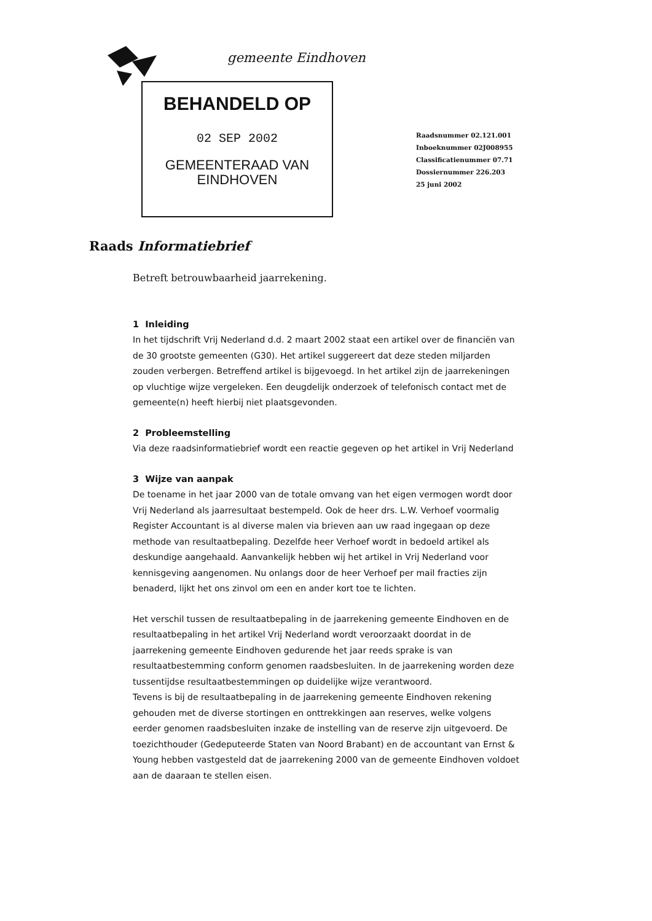gemeente Eindhoven
BEHANDELD OP
02 SEP 2002
GEMEENTERAAD VAN
EINDHOVEN
Raadsnummer 02.121.001
Inboeknummer 02J008955
Classificatienummer 07.71
Dossiernummer 226.203
25 juni 2002
Raads Informatiebrief
Betreft betrouwbaarheid jaarrekening.
1 Inleiding
In het tijdschrift Vrij Nederland d.d. 2 maart 2002 staat een artikel over de financiën van de 30 grootste gemeenten (G30). Het artikel suggereert dat deze steden miljarden zouden verbergen. Betreffend artikel is bijgevoegd. In het artikel zijn de jaarrekeningen op vluchtige wijze vergeleken. Een deugdelijk onderzoek of telefonisch contact met de gemeente(n) heeft hierbij niet plaatsgevonden.
2 Probleemstelling
Via deze raadsinformatiebrief wordt een reactie gegeven op het artikel in Vrij Nederland
3 Wijze van aanpak
De toename in het jaar 2000 van de totale omvang van het eigen vermogen wordt door Vrij Nederland als jaarresultaat bestempeld. Ook de heer drs. L.W. Verhoef voormalig Register Accountant is al diverse malen via brieven aan uw raad ingegaan op deze methode van resultaatbepaling. Dezelfde heer Verhoef wordt in bedoeld artikel als deskundige aangehaald. Aanvankelijk hebben wij het artikel in Vrij Nederland voor kennisgeving aangenomen. Nu onlangs door de heer Verhoef per mail fracties zijn benaderd, lijkt het ons zinvol om een en ander kort toe te lichten.
Het verschil tussen de resultaatbepaling in de jaarrekening gemeente Eindhoven en de resultaatbepaling in het artikel Vrij Nederland wordt veroorzaakt doordat in de jaarrekening gemeente Eindhoven gedurende het jaar reeds sprake is van resultaatbestemming conform genomen raadsbesluiten. In de jaarrekening worden deze tussentijdse resultaatbestemmingen op duidelijke wijze verantwoord.
Tevens is bij de resultaatbepaling in de jaarrekening gemeente Eindhoven rekening gehouden met de diverse stortingen en onttrekkingen aan reserves, welke volgens eerder genomen raadsbesluiten inzake de instelling van de reserve zijn uitgevoerd. De toezichthouder (Gedeputeerde Staten van Noord Brabant) en de accountant van Ernst & Young hebben vastgesteld dat de jaarrekening 2000 van de gemeente Eindhoven voldoet aan de daaraan te stellen eisen.